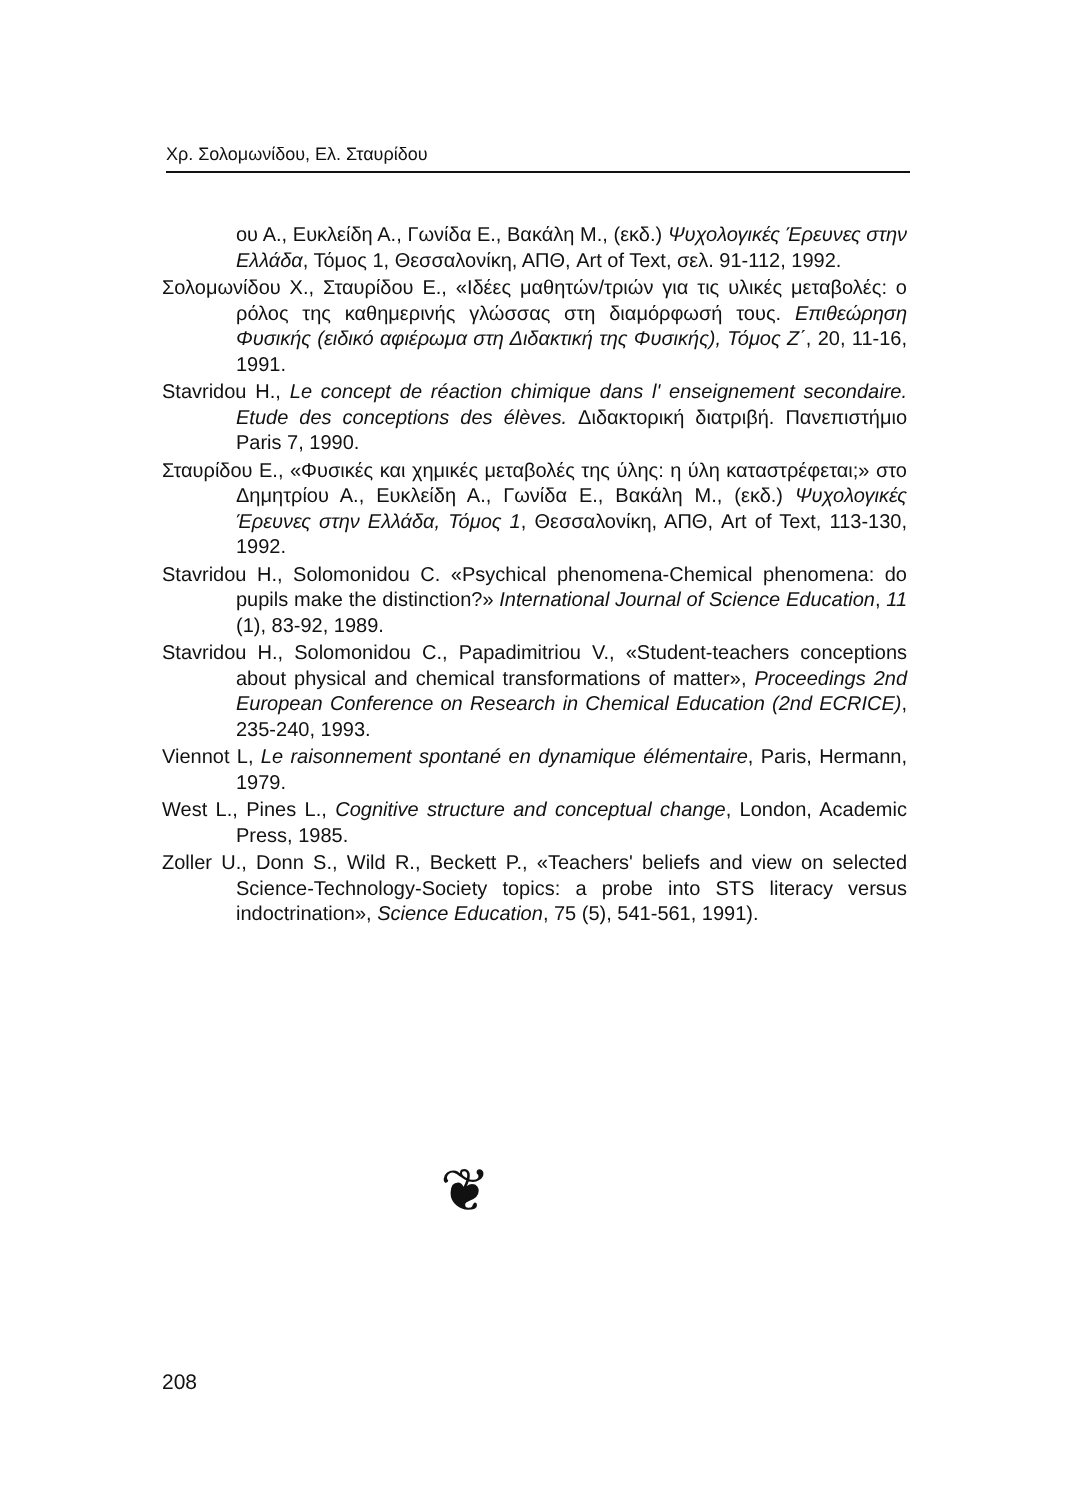Χρ. Σολομωνίδου, Ελ. Σταυρίδου
ου Α., Ευκλείδη Α., Γωνίδα Ε., Βακάλη Μ., (εκδ.) Ψυχολογικές Έρευνες στην Ελλάδα, Τόμος 1, Θεσσαλονίκη, ΑΠΘ, Art of Text, σελ. 91-112, 1992.
Σολομωνίδου Χ., Σταυρίδου Ε., «Ιδέες μαθητών/τριών για τις υλικές μεταβολές: ο ρόλος της καθημερινής γλώσσας στη διαμόρφωσή τους. Επιθεώρηση Φυσικής (ειδικό αφιέρωμα στη Διδακτική της Φυσικής), Τόμος Ζ΄, 20, 11-16, 1991.
Stavridou H., Le concept de réaction chimique dans l' enseignement secondaire. Etude des conceptions des élèves. Διδακτορική διατριβή. Πανεπιστήμιο Paris 7, 1990.
Σταυρίδου Ε., «Φυσικές και χημικές μεταβολές της ύλης: η ύλη καταστρέφεται;» στο Δημητρίου Α., Ευκλείδη Α., Γωνίδα Ε., Βακάλη Μ., (εκδ.) Ψυχολογικές Έρευνες στην Ελλάδα, Τόμος 1, Θεσσαλονίκη, ΑΠΘ, Art of Text, 113-130, 1992.
Stavridou H., Solomonidou C. «Psychical phenomena-Chemical phenomena: do pupils make the distinction?» International Journal of Science Education, 11 (1), 83-92, 1989.
Stavridou H., Solomonidou C., Papadimitriou V., «Student-teachers conceptions about physical and chemical transformations of matter», Proceedings 2nd European Conference on Research in Chemical Education (2nd ECRICE), 235-240, 1993.
Viennot L, Le raisonnement spontané en dynamique élémentaire, Paris, Hermann, 1979.
West L., Pines L., Cognitive structure and conceptual change, London, Academic Press, 1985.
Zoller U., Donn S., Wild R., Beckett P., «Teachers' beliefs and view on selected Science-Technology-Society topics: a probe into STS literacy versus indoctrination», Science Education, 75 (5), 541-561, 1991).
❦
208